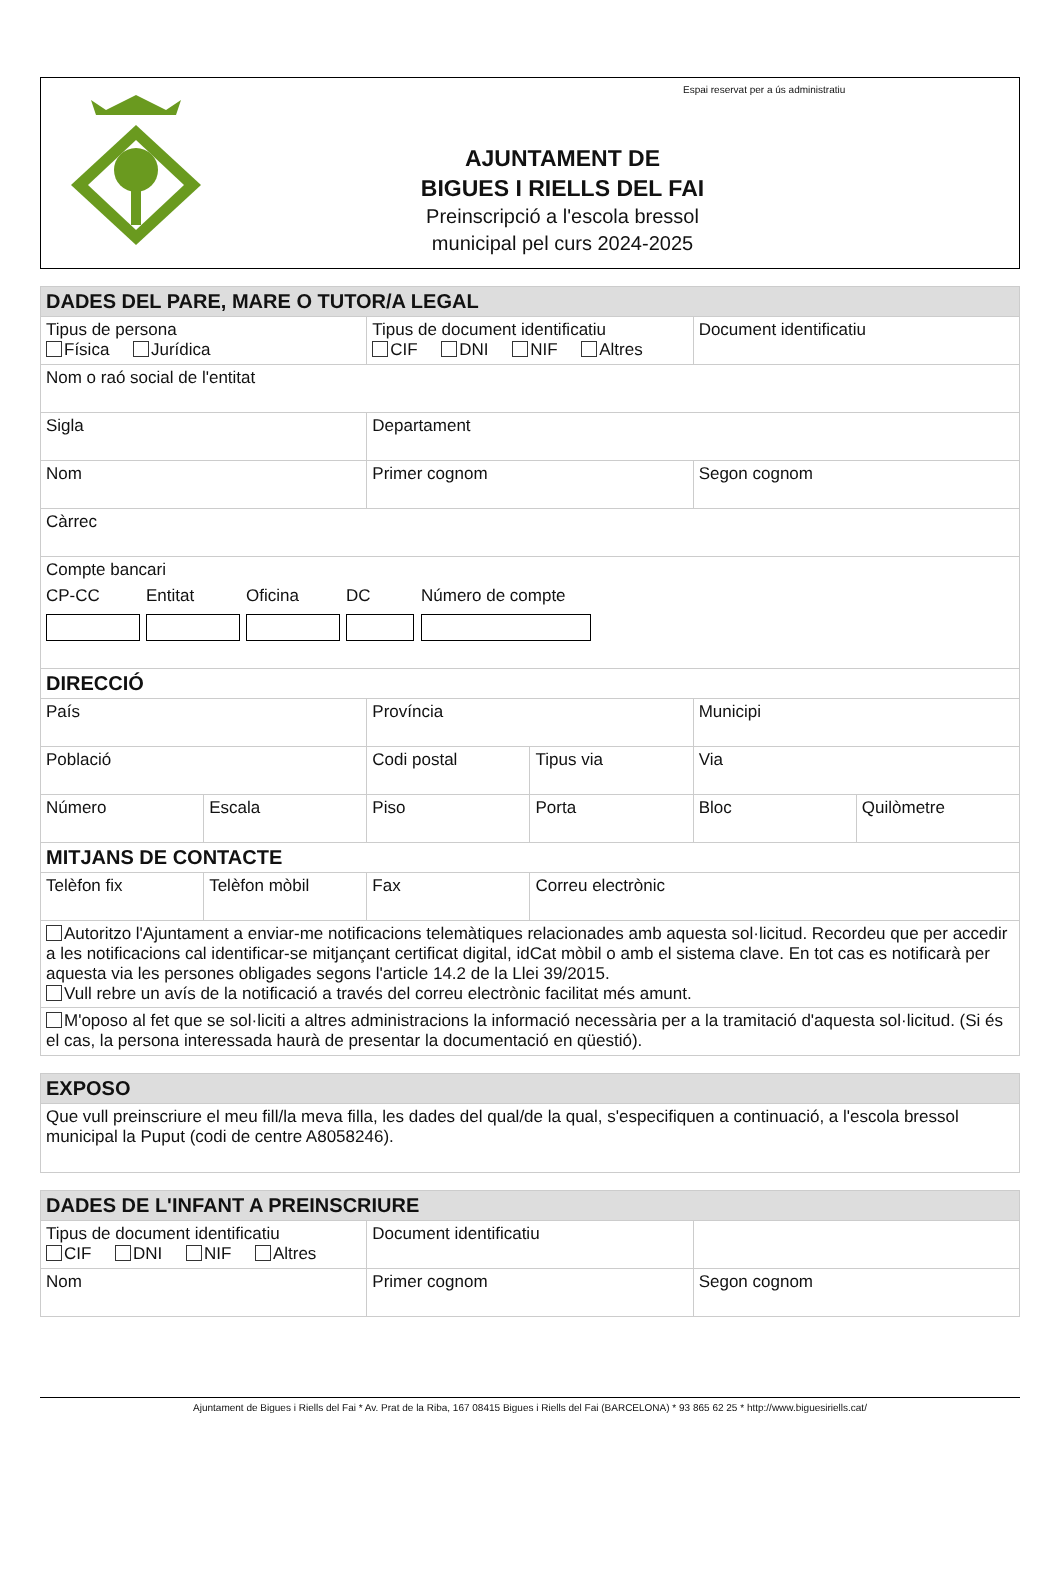AJUNTAMENT DE
BIGUES I RIELLS DEL FAI
Preinscripció a l'escola bressol
municipal pel curs 2024-2025
Espai reservat per a ús administratiu
| DADES DEL PARE, MARE O TUTOR/A LEGAL | | | | | |
| --- | --- | --- | --- | --- | --- |
| Tipus de persona Física Jurídica | | Tipus de document identificatiu CIF DNI NIF Altres | | Document identificatiu | |
| Nom o raó social de l'entitat | | | | | |
| Sigla | | Departament | | | |
| Nom | | Primer cognom | | Segon cognom | |
| Càrrec | | | | | |
| Compte bancari CP-CC Entitat Oficina DC Número de compte | | | | | |
| DIRECCIÓ | | | | | |
| País | | Província | | Municipi | |
| Població | | Codi postal | Tipus via | Via | |
| Número | Escala | Piso | Porta | Bloc | Quilòmetre |
| MITJANS DE CONTACTE | | | | | |
| Telèfon fix | Telèfon mòbil | Fax | Correu electrònic | | |
| Autoritzo l'Ajuntament a enviar-me notificacions telemàtiques relacionades amb aquesta sol·licitud. Recordeu que per accedir a les notificacions cal identificar-se mitjançant certificat digital, idCat mòbil o amb el sistema clave. En tot cas es notificarà per aquesta via les persones obligades segons l'article 14.2 de la Llei 39/2015. Vull rebre un avís de la notificació a través del correu electrònic facilitat més amunt. | | | | | |
| M'oposo al fet que se sol·liciti a altres administracions la informació necessària per a la tramitació d'aquesta sol·licitud. (Si és el cas, la persona interessada haurà de presentar la documentació en qüestió). | | | | | |
| EXPOSO |
| --- |
| Que vull preinscriure el meu fill/la meva filla, les dades del qual/de la qual, s'especifiquen a continuació, a l'escola bressol municipal la Puput (codi de centre A8058246). |
| DADES DE L'INFANT A PREINSCRIURE | | |
| --- | --- | --- |
| Tipus de document identificatiu CIF DNI NIF Altres | Document identificatiu | |
| Nom | Primer cognom | Segon cognom |
Ajuntament de Bigues i Riells del Fai * Av. Prat de la Riba, 167 08415 Bigues i Riells del Fai (BARCELONA) * 93 865 62 25 * http://www.biguesiriells.cat/